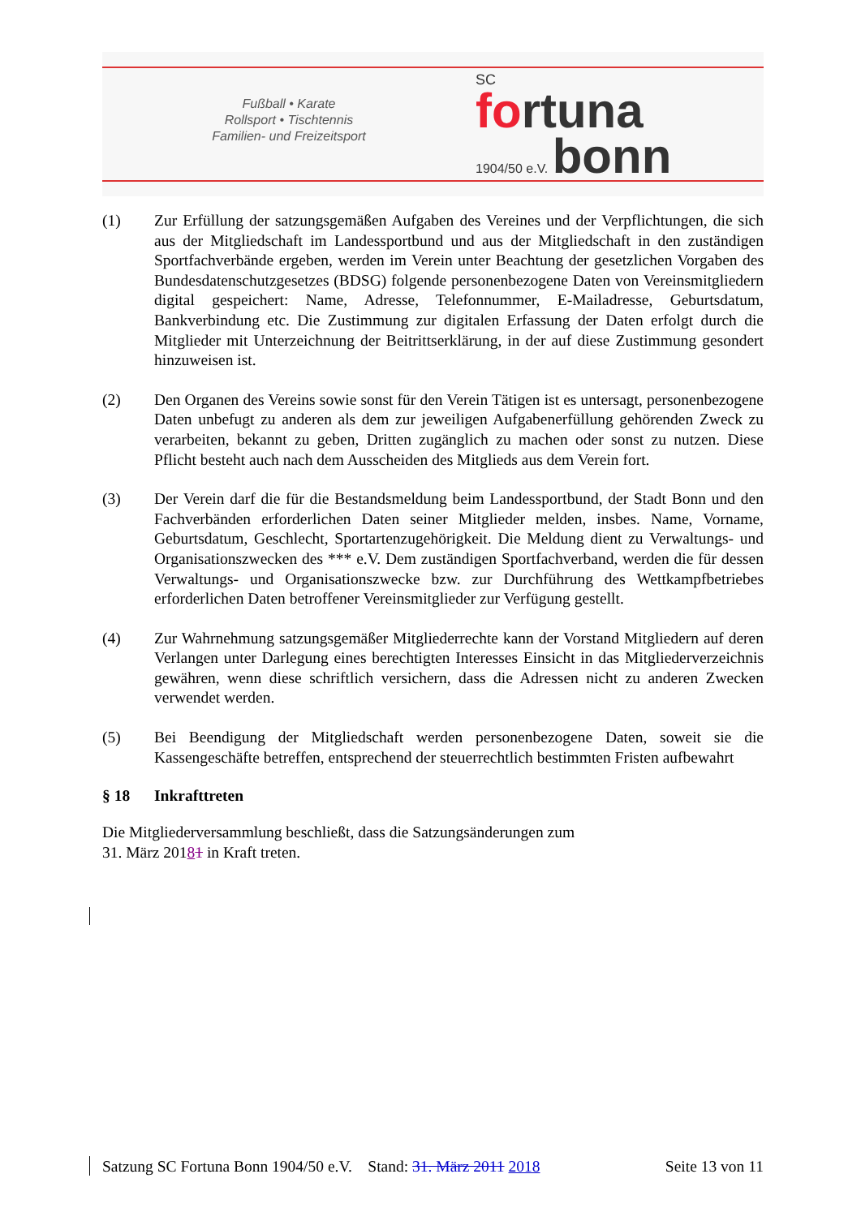Fußball • Karate
Rollsport • Tischtennis
Familien- und Freizeitsport
SC
fortuna
1904/50 e.V. bonn
(1) Zur Erfüllung der satzungsgemäßen Aufgaben des Vereines und der Verpflichtungen, die sich aus der Mitgliedschaft im Landessportbund und aus der Mitgliedschaft in den zuständigen Sportfachverbände ergeben, werden im Verein unter Beachtung der gesetzlichen Vorgaben des Bundesdatenschutzgesetzes (BDSG) folgende personenbezogene Daten von Vereinsmitgliedern digital gespeichert: Name, Adresse, Telefonnummer, E-Mailadresse, Geburtsdatum, Bankverbindung etc. Die Zustimmung zur digitalen Erfassung der Daten erfolgt durch die Mitglieder mit Unterzeichnung der Beitrittserklärung, in der auf diese Zustimmung gesondert hinzuweisen ist.
(2) Den Organen des Vereins sowie sonst für den Verein Tätigen ist es untersagt, personenbezogene Daten unbefugt zu anderen als dem zur jeweiligen Aufgabenerfüllung gehörenden Zweck zu verarbeiten, bekannt zu geben, Dritten zugänglich zu machen oder sonst zu nutzen. Diese Pflicht besteht auch nach dem Ausscheiden des Mitglieds aus dem Verein fort.
(3) Der Verein darf die für die Bestandsmeldung beim Landessportbund, der Stadt Bonn und den Fachverbänden erforderlichen Daten seiner Mitglieder melden, insbes. Name, Vorname, Geburtsdatum, Geschlecht, Sportartenzugehörigkeit. Die Meldung dient zu Verwaltungs- und Organisationszwecken des *** e.V. Dem zuständigen Sportfachverband, werden die für dessen Verwaltungs- und Organisationszwecke bzw. zur Durchführung des Wettkampfbetriebes erforderlichen Daten betroffener Vereinsmitglieder zur Verfügung gestellt.
(4) Zur Wahrnehmung satzungsgemäßer Mitgliederrechte kann der Vorstand Mitgliedern auf deren Verlangen unter Darlegung eines berechtigten Interesses Einsicht in das Mitgliederverzeichnis gewähren, wenn diese schriftlich versichern, dass die Adressen nicht zu anderen Zwecken verwendet werden.
(5) Bei Beendigung der Mitgliedschaft werden personenbezogene Daten, soweit sie die Kassengeschäfte betreffen, entsprechend der steuerrechtlich bestimmten Fristen aufbewahrt
§ 18 Inkrafttreten
Die Mitgliederversammlung beschließt, dass die Satzungsänderungen zum
31. März 20181 in Kraft treten.
Satzung SC Fortuna Bonn 1904/50 e.V. Stand: 31. März 2011 2018 Seite 13 von 11